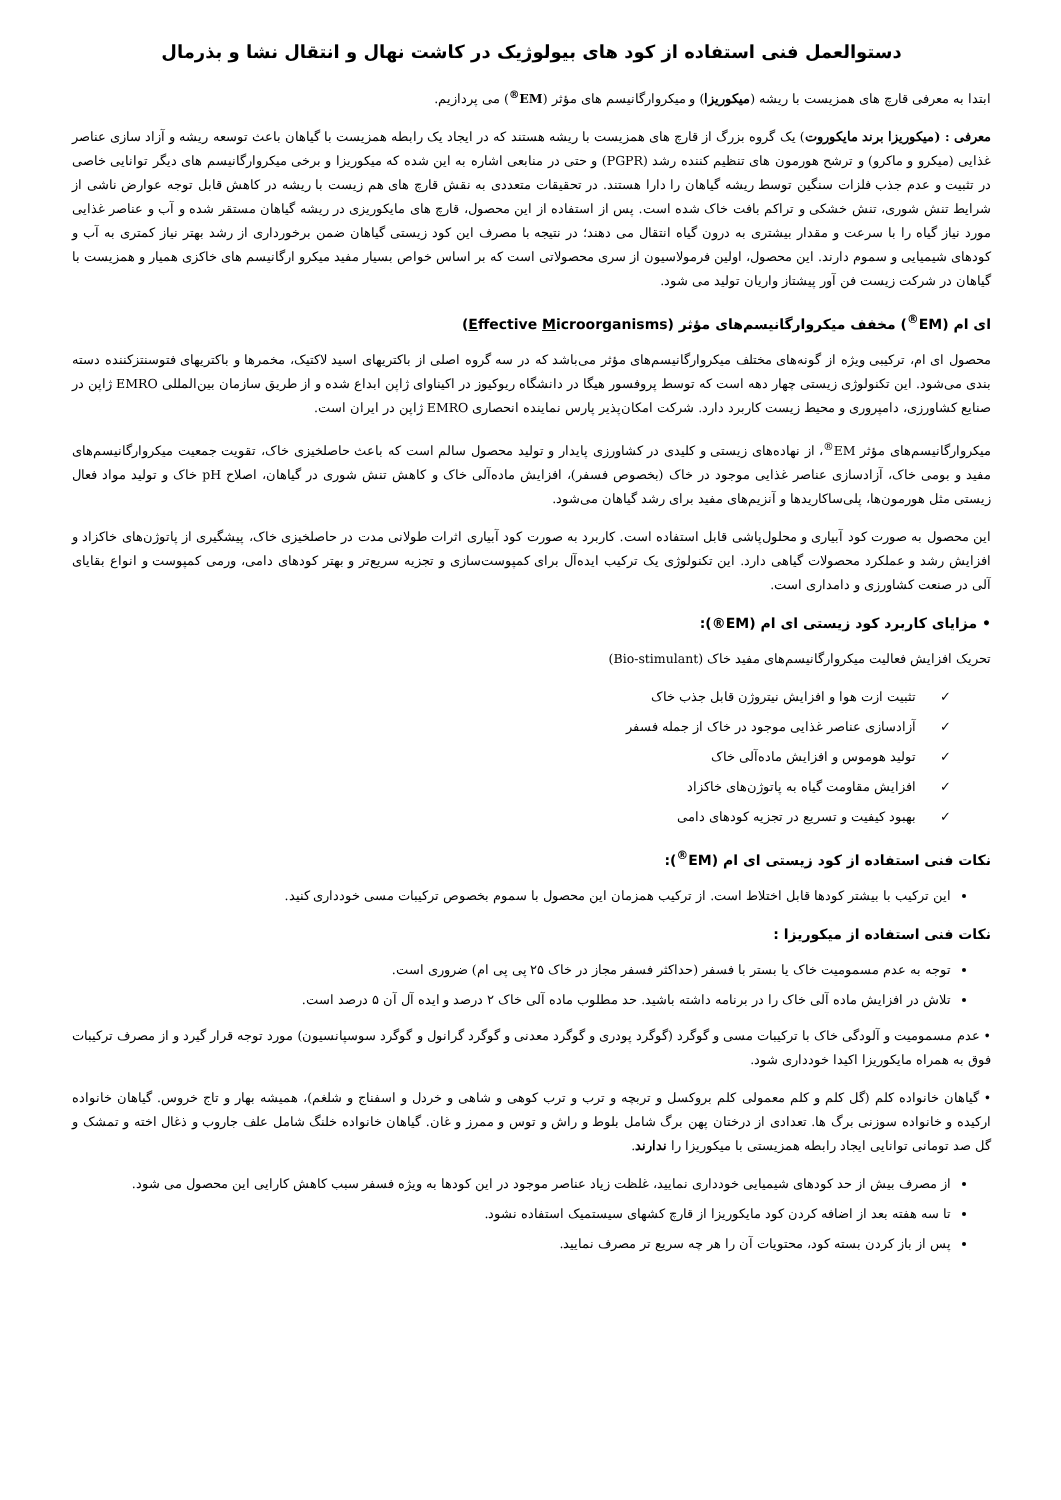دستوالعمل فنی استفاده از کود های بیولوژیک در کاشت نهال و انتقال نشا و بذرمال
ابتدا به معرفی قارچ های همزیست با ریشه (میکوریزا) و میکروارگانیسم های مؤثر (EM<sup>®</sup>) می پردازیم.
معرفی : (میکوریزا برند مایکوروت) یک گروه بزرگ از قارچ های همزیست با ریشه هستند که در ایجاد یک رابطه همزیست با گیاهان باعث توسعه ریشه و آزاد سازی عناصر غذایی (میکرو و ماکرو) و ترشح هورمون های تنظیم کننده رشد (PGPR) و حتی در منابعی اشاره به این شده که میکوریزا و برخی میکروارگانیسم های دیگر توانایی خاصی در تثبیت و عدم جذب فلزات سنگین توسط ریشه گیاهان را دارا هستند. در تحقیقات متعددی به نقش قارچ های هم زیست با ریشه در کاهش قابل توجه عوارض ناشی از شرایط تنش شوری، تنش خشکی و تراکم بافت خاک شده است. پس از استفاده از این محصول، قارچ های مایکوریزی در ریشه گیاهان مستقر شده و آب و عناصر غذایی مورد نیاز گیاه را با سرعت و مقدار بیشتری به درون گیاه انتقال می دهند؛ در نتیجه با مصرف این کود زیستی گیاهان ضمن برخورداری از رشد بهتر نیاز کمتری به آب و کودهای شیمیایی و سموم دارند. این محصول، اولین فرمولاسیون از سری محصولاتی است که بر اساس خواص بسیار مفید میکرو ارگانیسم های خاکزی همیار و همزیست با گیاهان در شرکت زیست فن آور پیشتاز واریان تولید می شود.
ای ام (EM<sup>®</sup>) مخفف میکروارگانیسم‌های مؤثر (Effective Microorganisms)
محصول ای ام، ترکیبی ویژه از گونه‌های مختلف میکروارگانیسم‌های مؤثر می‌باشد که در سه گروه اصلی از باکتریهای اسید لاکتیک، مخمرها و باکتریهای فتوسنتزکننده دسته بندی می‌شود. این تکنولوژی زیستی چهار دهه است که توسط پروفسور هیگا در دانشگاه ریوکیوز در اکیناوای ژاپن ابداع شده و از طریق سازمان بین‌المللی EMRO ژاپن در صنایع کشاورزی، دامپروری و محیط زیست کاربرد دارد. شرکت امکان‌پذیر پارس نماینده انحصاری EMRO ژاپن در ایران است.
میکروارگانیسم‌های مؤثر EM<sup>®</sup>، از نهاده‌های زیستی و کلیدی در کشاورزی پایدار و تولید محصول سالم است که باعث حاصلخیزی خاک، تقویت جمعیت میکروارگانیسم‌های مفید و بومی خاک، آزادسازی عناصر غذایی موجود در خاک (بخصوص فسفر)، افزایش ماده‌آلی خاک و کاهش تنش شوری در گیاهان، اصلاح pH خاک و تولید مواد فعال زیستی مثل هورمون‌ها، پلی‌ساکاریدها و آنزیم‌های مفید برای رشد گیاهان می‌شود.
این محصول به صورت کود آبیاری و محلول‌پاشی قابل استفاده است. کاربرد به صورت کود آبیاری اثرات طولانی مدت در حاصلخیزی خاک، پیشگیری از پاتوژن‌های خاکزاد و افزایش رشد و عملکرد محصولات گیاهی دارد. این تکنولوژی یک ترکیب ایده‌آل برای کمپوست‌سازی و تجزیه سریع‌تر و بهتر کودهای دامی، ورمی کمپوست و انواع بقایای آلی در صنعت کشاورزی و دامداری است.
• مزایای کاربرد کود زیستی ای ام (EM®):
تحریک افزایش فعالیت میکروارگانیسم‌های مفید خاک (Bio-stimulant)
✓ تثبیت ازت هوا و افزایش نیتروژن قابل جذب خاک
✓ آزادسازی عناصر غذایی موجود در خاک از جمله فسفر
✓ تولید هوموس و افزایش ماده‌آلی خاک
✓ افزایش مقاومت گیاه به پاتوژن‌های خاکزاد
✓ بهبود کیفیت و تسریع در تجزیه کودهای دامی
نکات فنی استفاده از کود زیستی ای ام (EM<sup>®</sup>):
این ترکیب با بیشتر کودها قابل اختلاط است. از ترکیب همزمان این محصول با سموم بخصوص ترکیبات مسی خودداری کنید.
نکات فنی استفاده از میکوریزا :
توجه به عدم مسمومیت خاک یا بستر با فسفر (حداکثر فسفر مجاز در خاک ۲۵ پی پی ام) ضروری است.
تلاش در افزایش ماده آلی خاک را در برنامه داشته باشید. حد مطلوب ماده آلی خاک ۲ درصد و ایده آل آن ۵ درصد است.
• عدم مسمومیت و آلودگی خاک با ترکیبات مسی و گوگرد (گوگرد پودری و گوگرد معدنی و گوگرد گرانول و گوگرد سوسپانسیون) مورد توجه قرار گیرد و از مصرف ترکیبات فوق به همراه مایکوریزا اکیدا خودداری شود.
• گیاهان خانواده کلم (گل کلم و کلم معمولی کلم بروکسل و تربچه و ترب و ترب کوهی و شاهی و خردل و اسفناج و شلغم)، همیشه بهار و تاج خروس. گیاهان خانواده ارکیده و خانواده سوزنی برگ ها. تعدادی از درختان پهن برگ شامل بلوط و راش و توس و ممرز و غان. گیاهان خانواده خلنگ شامل علف جاروب و ذغال اخته و تمشک و گل صد تومانی توانایی ایجاد رابطه همزیستی با میکوریزا را ندارند.
از مصرف بیش از حد کودهای شیمیایی خودداری نمایید، غلظت زیاد عناصر موجود در این کودها به ویژه فسفر سبب کاهش کارایی این محصول می شود.
تا سه هفته بعد از اضافه کردن کود مایکوریزا از قارچ کشهای سیستمیک استفاده نشود.
پس از باز کردن بسته کود، محتویات آن را هر چه سریع تر مصرف نمایید.